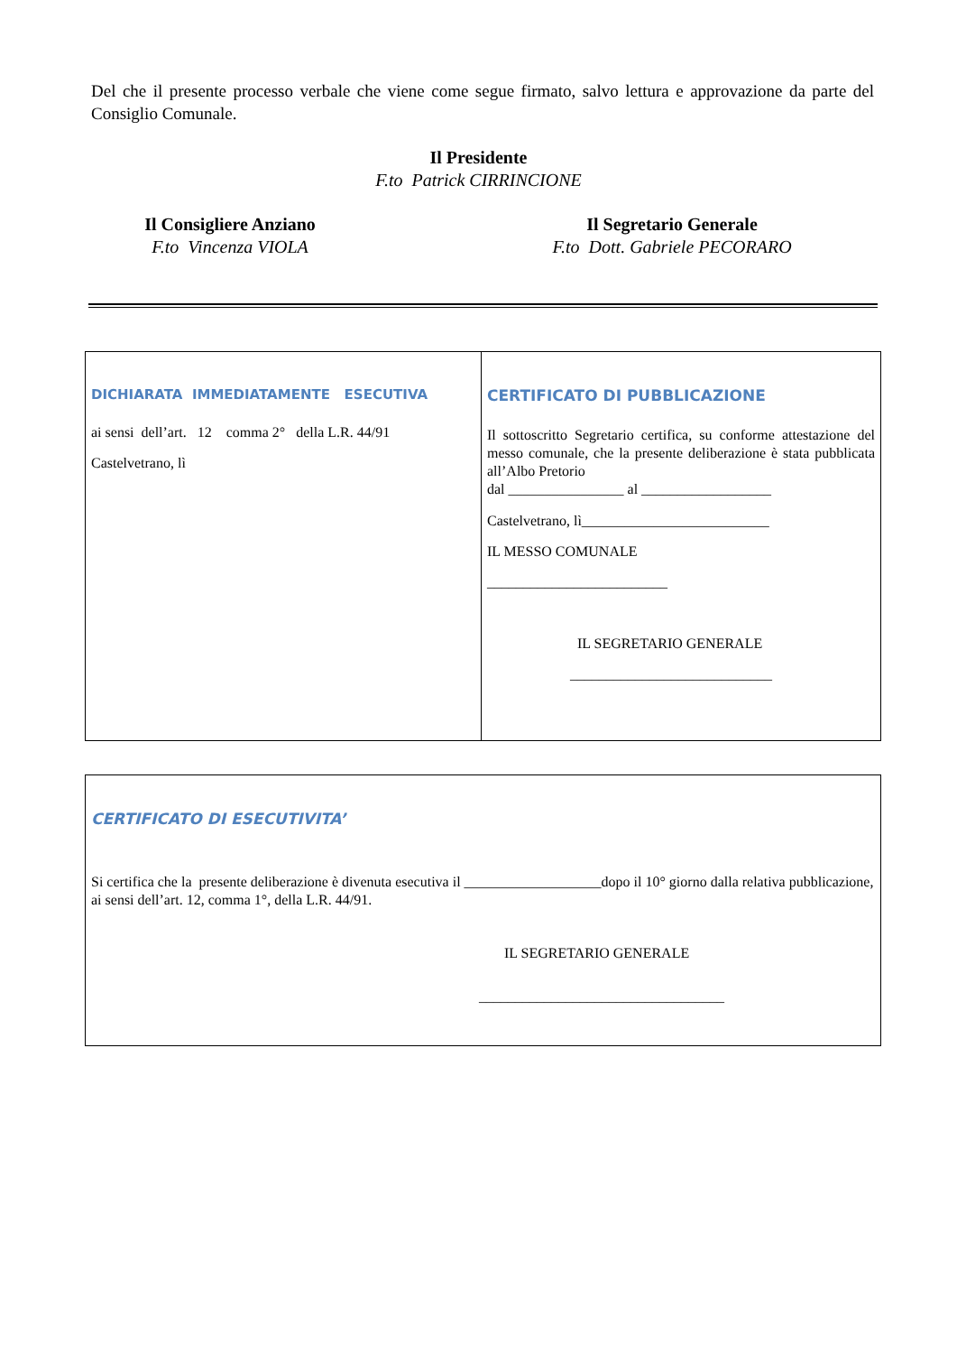Del che il presente processo verbale che viene come segue firmato, salvo lettura e approvazione da parte del Consiglio Comunale.
Il Presidente
F.to Patrick CIRRINCIONE
Il Consigliere Anziano
F.to Vincenza VIOLA
Il Segretario Generale
F.to Dott. Gabriele PECORARO
| DICHIARATA IMMEDIATAMENTE ESECUTIVA ai sensi dell’art. 12 comma 2° della L.R. 44/91 Castelvetrano, lì | CERTIFICATO DI PUBBLICAZIONE Il sottoscritto Segretario certifica, su conforme attestazione del messo comunale, che la presente deliberazione è stata pubblicata all’Albo Pretorio dal ________________ al __________________ Castelvetrano, lì__________________________ IL MESSO COMUNALE _________________________ IL SEGRETARIO GENERALE ____________________________ |
| CERTIFICATO DI ESECUTIVITA’ Si certifica che la presente deliberazione è divenuta esecutiva il ___________________dopo il 10° giorno dalla relativa pubblicazione, ai sensi dell’art. 12, comma 1°, della L.R. 44/91. IL SEGRETARIO GENERALE __________________________________ |